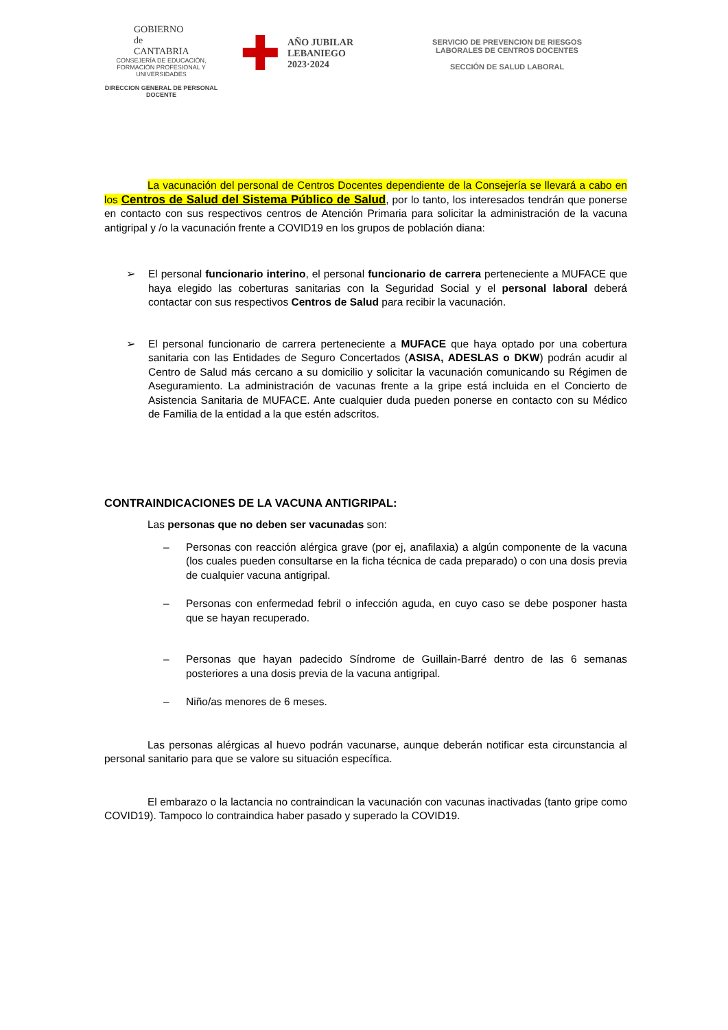GOBIERNO
de
CANTABRIA
CONSEJERÍA DE EDUCACIÓN, FORMACIÓN PROFESIONAL Y UNIVERSIDADES
DIRECCION GENERAL DE PERSONAL DOCENTE
✚
AÑO JUBILAR
LEBANIEGO
2023·2024
SERVICIO DE PREVENCION DE RIESGOS
LABORALES DE CENTROS DOCENTES
SECCIÓN DE SALUD LABORAL
La vacunación del personal de Centros Docentes dependiente de la Consejería se llevará a cabo en los Centros de Salud del Sistema Público de Salud, por lo tanto, los interesados tendrán que ponerse en contacto con sus respectivos centros de Atención Primaria para solicitar la administración de la vacuna antigripal y /o la vacunación frente a COVID19 en los grupos de población diana:
➢ El personal funcionario interino, el personal funcionario de carrera perteneciente a MUFACE que haya elegido las coberturas sanitarias con la Seguridad Social y el personal laboral deberá contactar con sus respectivos Centros de Salud para recibir la vacunación.
➢ El personal funcionario de carrera perteneciente a MUFACE que haya optado por una cobertura sanitaria con las Entidades de Seguro Concertados (ASISA, ADESLAS o DKW) podrán acudir al Centro de Salud más cercano a su domicilio y solicitar la vacunación comunicando su Régimen de Aseguramiento. La administración de vacunas frente a la gripe está incluida en el Concierto de Asistencia Sanitaria de MUFACE. Ante cualquier duda pueden ponerse en contacto con su Médico de Familia de la entidad a la que estén adscritos.
CONTRAINDICACIONES DE LA VACUNA ANTIGRIPAL:
Las personas que no deben ser vacunadas son:
– Personas con reacción alérgica grave (por ej, anafilaxia) a algún componente de la vacuna (los cuales pueden consultarse en la ficha técnica de cada preparado) o con una dosis previa de cualquier vacuna antigripal.
– Personas con enfermedad febril o infección aguda, en cuyo caso se debe posponer hasta que se hayan recuperado.
– Personas que hayan padecido Síndrome de Guillain-Barré dentro de las 6 semanas posteriores a una dosis previa de la vacuna antigripal.
– Niño/as menores de 6 meses.
Las personas alérgicas al huevo podrán vacunarse, aunque deberán notificar esta circunstancia al personal sanitario para que se valore su situación específica.
El embarazo o la lactancia no contraindican la vacunación con vacunas inactivadas (tanto gripe como COVID19). Tampoco lo contraindica haber pasado y superado la COVID19.